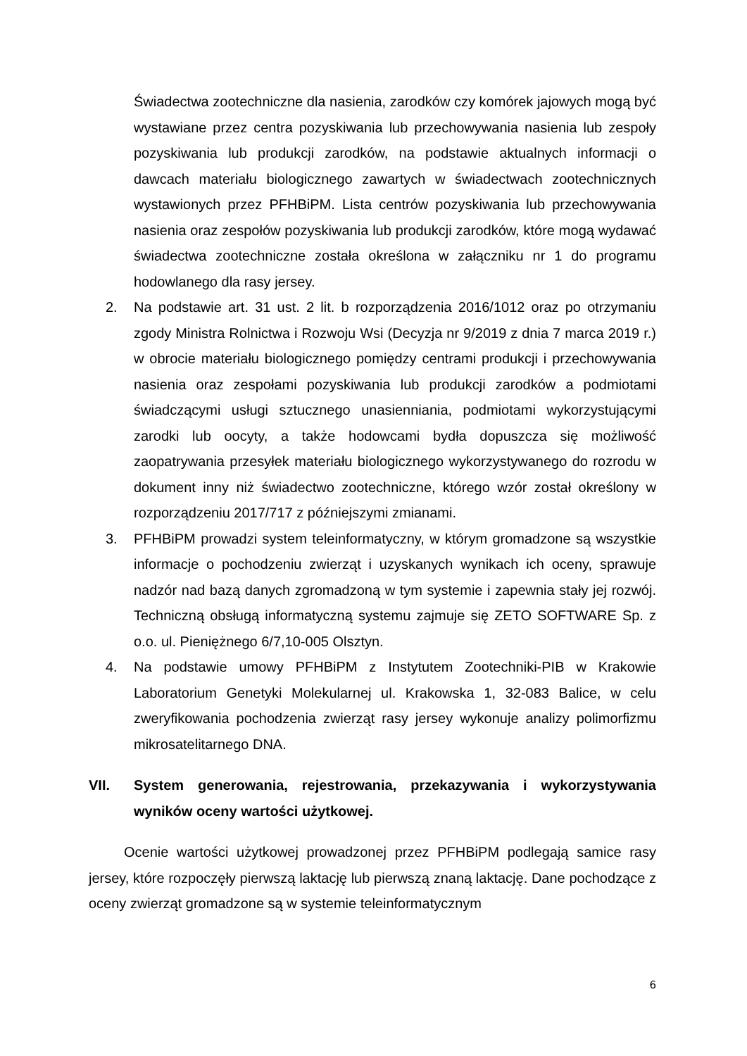Świadectwa zootechniczne dla nasienia, zarodków czy komórek jajowych mogą być wystawiane przez centra pozyskiwania lub przechowywania nasienia lub zespoły pozyskiwania lub produkcji zarodków, na podstawie aktualnych informacji o dawcach materiału biologicznego zawartych w świadectwach zootechnicznych wystawionych przez PFHBiPM. Lista centrów pozyskiwania lub przechowywania nasienia oraz zespołów pozyskiwania lub produkcji zarodków, które mogą wydawać świadectwa zootechniczne została określona w załączniku nr 1 do programu hodowlanego dla rasy jersey.
2. Na podstawie art. 31 ust. 2 lit. b rozporządzenia 2016/1012 oraz po otrzymaniu zgody Ministra Rolnictwa i Rozwoju Wsi (Decyzja nr 9/2019 z dnia 7 marca 2019 r.) w obrocie materiału biologicznego pomiędzy centrami produkcji i przechowywania nasienia oraz zespołami pozyskiwania lub produkcji zarodków a podmiotami świadczącymi usługi sztucznego unasienniania, podmiotami wykorzystującymi zarodki lub oocyty, a także hodowcami bydła dopuszcza się możliwość zaopatrywania przesyłek materiału biologicznego wykorzystywanego do rozrodu w dokument inny niż świadectwo zootechniczne, którego wzór został określony w rozporządzeniu 2017/717 z późniejszymi zmianami.
3. PFHBiPM prowadzi system teleinformatyczny, w którym gromadzone są wszystkie informacje o pochodzeniu zwierząt i uzyskanych wynikach ich oceny, sprawuje nadzór nad bazą danych zgromadzoną w tym systemie i zapewnia stały jej rozwój. Techniczną obsługą informatyczną systemu zajmuje się ZETO SOFTWARE Sp. z o.o. ul. Pieniężnego 6/7,10-005 Olsztyn.
4. Na podstawie umowy PFHBiPM z Instytutem Zootechniki-PIB w Krakowie Laboratorium Genetyki Molekularnej ul. Krakowska 1, 32-083 Balice, w celu zweryfikowania pochodzenia zwierząt rasy jersey wykonuje analizy polimorfizmu mikrosatelitarnego DNA.
VII. System generowania, rejestrowania, przekazywania i wykorzystywania wyników oceny wartości użytkowej.
Ocenie wartości użytkowej prowadzonej przez PFHBiPM podlegają samice rasy jersey, które rozpoczęły pierwszą laktację lub pierwszą znaną laktację. Dane pochodzące z oceny zwierząt gromadzone są w systemie teleinformatycznym
6